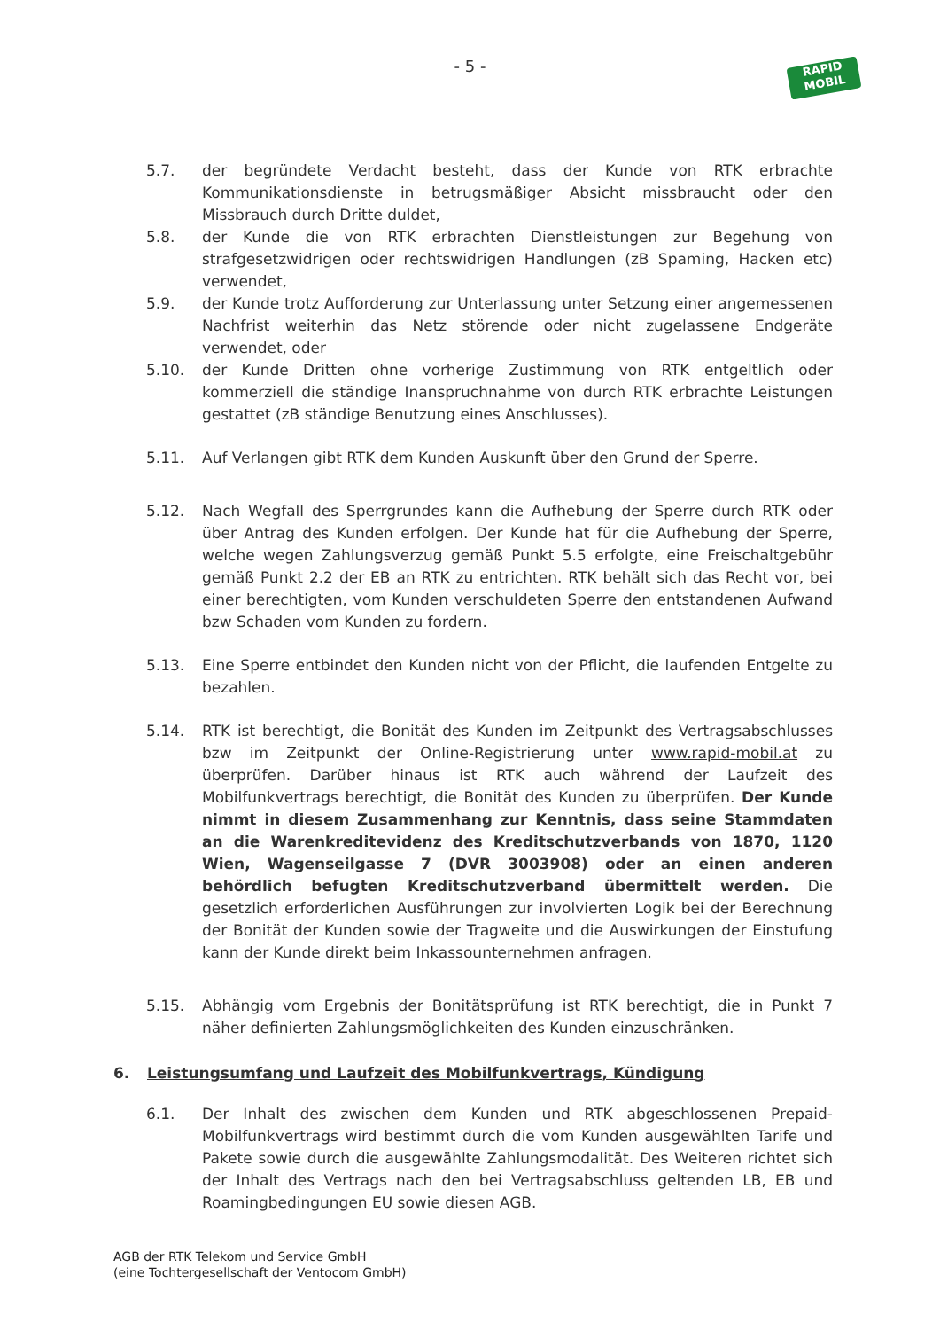- 5 -
RAPID
MOBIL
5.7. der begründete Verdacht besteht, dass der Kunde von RTK erbrachte Kommunikationsdienste in betrugsmäßiger Absicht missbraucht oder den Missbrauch durch Dritte duldet,
5.8. der Kunde die von RTK erbrachten Dienstleistungen zur Begehung von strafgesetzwidrigen oder rechtswidrigen Handlungen (zB Spaming, Hacken etc) verwendet,
5.9. der Kunde trotz Aufforderung zur Unterlassung unter Setzung einer angemessenen Nachfrist weiterhin das Netz störende oder nicht zugelassene Endgeräte verwendet, oder
5.10. der Kunde Dritten ohne vorherige Zustimmung von RTK entgeltlich oder kommerziell die ständige Inanspruchnahme von durch RTK erbrachte Leistungen gestattet (zB ständige Benutzung eines Anschlusses).
5.11. Auf Verlangen gibt RTK dem Kunden Auskunft über den Grund der Sperre.
5.12. Nach Wegfall des Sperrgrundes kann die Aufhebung der Sperre durch RTK oder über Antrag des Kunden erfolgen. Der Kunde hat für die Aufhebung der Sperre, welche wegen Zahlungsverzug gemäß Punkt 5.5 erfolgte, eine Freischaltgebühr gemäß Punkt 2.2 der EB an RTK zu entrichten. RTK behält sich das Recht vor, bei einer berechtigten, vom Kunden verschuldeten Sperre den entstandenen Aufwand bzw Schaden vom Kunden zu fordern.
5.13. Eine Sperre entbindet den Kunden nicht von der Pflicht, die laufenden Entgelte zu bezahlen.
5.14. RTK ist berechtigt, die Bonität des Kunden im Zeitpunkt des Vertragsabschlusses bzw im Zeitpunkt der Online-Registrierung unter www.rapid-mobil.at zu überprüfen. Darüber hinaus ist RTK auch während der Laufzeit des Mobilfunkvertrags berechtigt, die Bonität des Kunden zu überprüfen. Der Kunde nimmt in diesem Zusammenhang zur Kenntnis, dass seine Stammdaten an die Warenkreditevidenz des Kreditschutzverbands von 1870, 1120 Wien, Wagenseilgasse 7 (DVR 3003908) oder an einen anderen behördlich befugten Kreditschutzverband übermittelt werden. Die gesetzlich erforderlichen Ausführungen zur involvierten Logik bei der Berechnung der Bonität der Kunden sowie der Tragweite und die Auswirkungen der Einstufung kann der Kunde direkt beim Inkassounternehmen anfragen.
5.15. Abhängig vom Ergebnis der Bonitätsprüfung ist RTK berechtigt, die in Punkt 7 näher definierten Zahlungsmöglichkeiten des Kunden einzuschränken.
6. Leistungsumfang und Laufzeit des Mobilfunkvertrags, Kündigung
6.1. Der Inhalt des zwischen dem Kunden und RTK abgeschlossenen Prepaid-Mobilfunkvertrags wird bestimmt durch die vom Kunden ausgewählten Tarife und Pakete sowie durch die ausgewählte Zahlungsmodalität. Des Weiteren richtet sich der Inhalt des Vertrags nach den bei Vertragsabschluss geltenden LB, EB und Roamingbedingungen EU sowie diesen AGB.
AGB der RTK Telekom und Service GmbH
(eine Tochtergesellschaft der Ventocom GmbH)